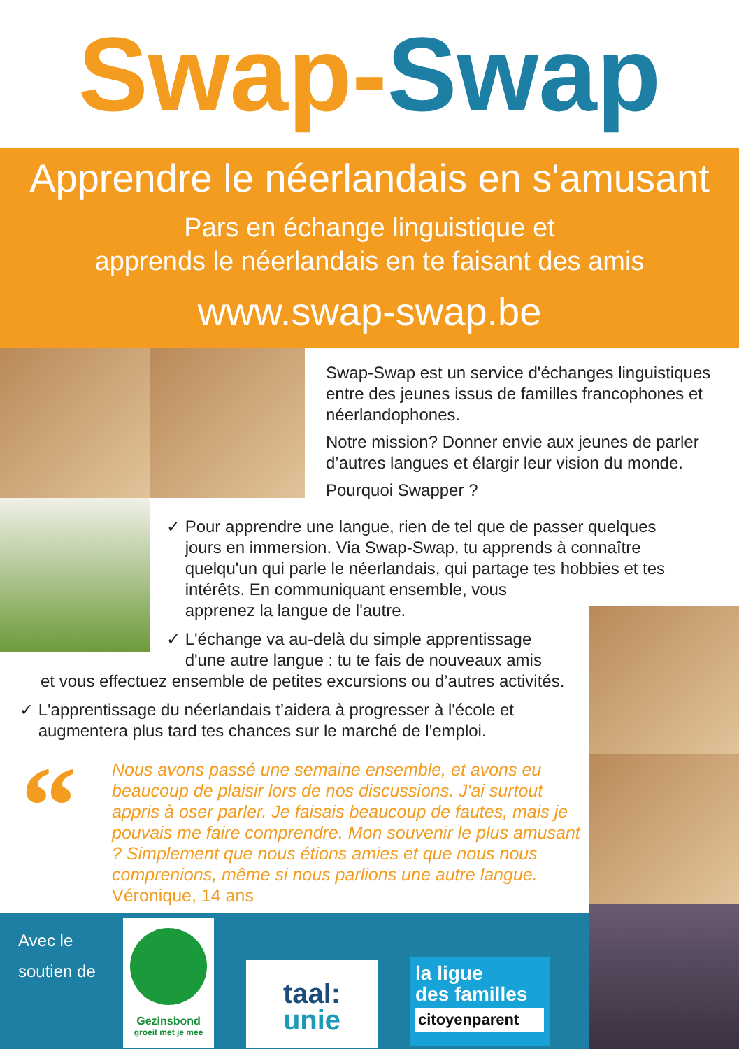Swap-Swap
Apprendre le néerlandais en s'amusant
Pars en échange linguistique et
apprends le néerlandais en te faisant des amis
www.swap-swap.be
Swap-Swap est un service d'échanges linguistiques entre des jeunes issus de familles francophones et néerlandophones.
Notre mission? Donner envie aux jeunes de parler d’autres langues et élargir leur vision du monde.
Pourquoi Swapper ?
✓ Pour apprendre une langue, rien de tel que de passer quelques
jours en immersion. Via Swap-Swap, tu apprends à connaître
quelqu'un qui parle le néerlandais, qui partage tes hobbies et tes
intérêts. En communiquant ensemble, vous
apprenez la langue de l'autre.
✓ L'échange va au-delà du simple apprentissage
d'une autre langue : tu te fais de nouveaux amis
et vous effectuez ensemble de petites excursions ou d’autres activités.
✓ L'apprentissage du néerlandais t’aidera à progresser à l'école et
augmentera plus tard tes chances sur le marché de l'emploi.
“
Nous avons passé une semaine ensemble, et avons eu beaucoup de plaisir lors de nos discussions. J'ai surtout appris à oser parler. Je faisais beaucoup de fautes, mais je pouvais me faire comprendre. Mon souvenir le plus amusant ? Simplement que nous étions amies et que nous nous comprenions, même si nous parlions une autre langue.
Véronique, 14 ans
Avec le
soutien de
Gezinsbond
groeit met je mee
taal:
unie
la ligue
des familles
citoyenparent